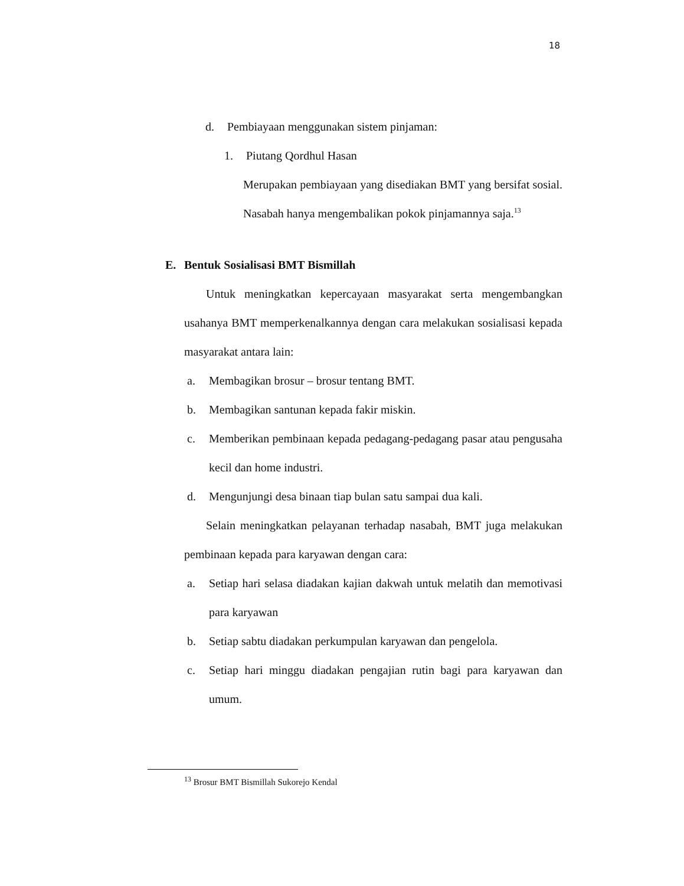18
d. Pembiayaan menggunakan sistem pinjaman:
1. Piutang Qordhul Hasan
Merupakan pembiayaan yang disediakan BMT yang bersifat sosial. Nasabah hanya mengembalikan pokok pinjamannya saja.<sup>13</sup>
E. Bentuk Sosialisasi BMT Bismillah
Untuk meningkatkan kepercayaan masyarakat serta mengembangkan usahanya BMT memperkenalkannya dengan cara melakukan sosialisasi kepada masyarakat antara lain:
a. Membagikan brosur – brosur tentang BMT.
b. Membagikan santunan kepada fakir miskin.
c. Memberikan pembinaan kepada pedagang-pedagang pasar atau pengusaha kecil dan home industri.
d. Mengunjungi desa binaan tiap bulan satu sampai dua kali.
Selain meningkatkan pelayanan terhadap nasabah, BMT juga melakukan pembinaan kepada para karyawan dengan cara:
a. Setiap hari selasa diadakan kajian dakwah untuk melatih dan memotivasi para karyawan
b. Setiap sabtu diadakan perkumpulan karyawan dan pengelola.
c. Setiap hari minggu diadakan pengajian rutin bagi para karyawan dan umum.
<sup>13</sup> Brosur BMT Bismillah Sukorejo Kendal